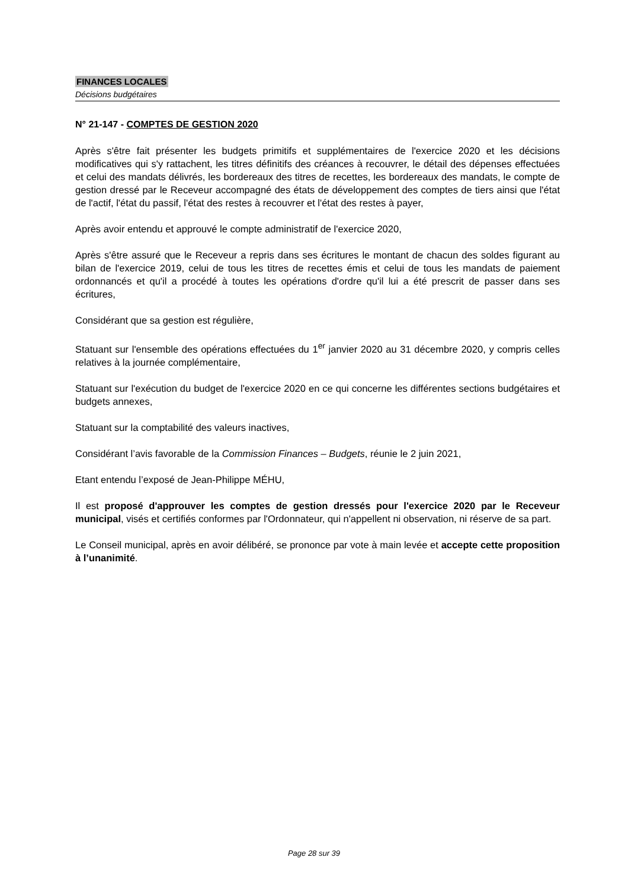FINANCES LOCALES
Décisions budgétaires
N° 21-147 - COMPTES DE GESTION 2020
Après s'être fait présenter les budgets primitifs et supplémentaires de l'exercice 2020 et les décisions modificatives qui s'y rattachent, les titres définitifs des créances à recouvrer, le détail des dépenses effectuées et celui des mandats délivrés, les bordereaux des titres de recettes, les bordereaux des mandats, le compte de gestion dressé par le Receveur accompagné des états de développement des comptes de tiers ainsi que l'état de l'actif, l'état du passif, l'état des restes à recouvrer et l'état des restes à payer,
Après avoir entendu et approuvé le compte administratif de l'exercice 2020,
Après s'être assuré que le Receveur a repris dans ses écritures le montant de chacun des soldes figurant au bilan de l'exercice 2019, celui de tous les titres de recettes émis et celui de tous les mandats de paiement ordonnancés et qu'il a procédé à toutes les opérations d'ordre qu'il lui a été prescrit de passer dans ses écritures,
Considérant que sa gestion est régulière,
Statuant sur l'ensemble des opérations effectuées du 1<sup>er</sup> janvier 2020 au 31 décembre 2020, y compris celles relatives à la journée complémentaire,
Statuant sur l'exécution du budget de l'exercice 2020 en ce qui concerne les différentes sections budgétaires et budgets annexes,
Statuant sur la comptabilité des valeurs inactives,
Considérant l’avis favorable de la Commission Finances – Budgets, réunie le 2 juin 2021,
Etant entendu l’exposé de Jean-Philippe MÉHU,
Il est proposé d'approuver les comptes de gestion dressés pour l'exercice 2020 par le Receveur municipal, visés et certifiés conformes par l'Ordonnateur, qui n'appellent ni observation, ni réserve de sa part.
Le Conseil municipal, après en avoir délibéré, se prononce par vote à main levée et accepte cette proposition à l’unanimité.
Page 28 sur 39